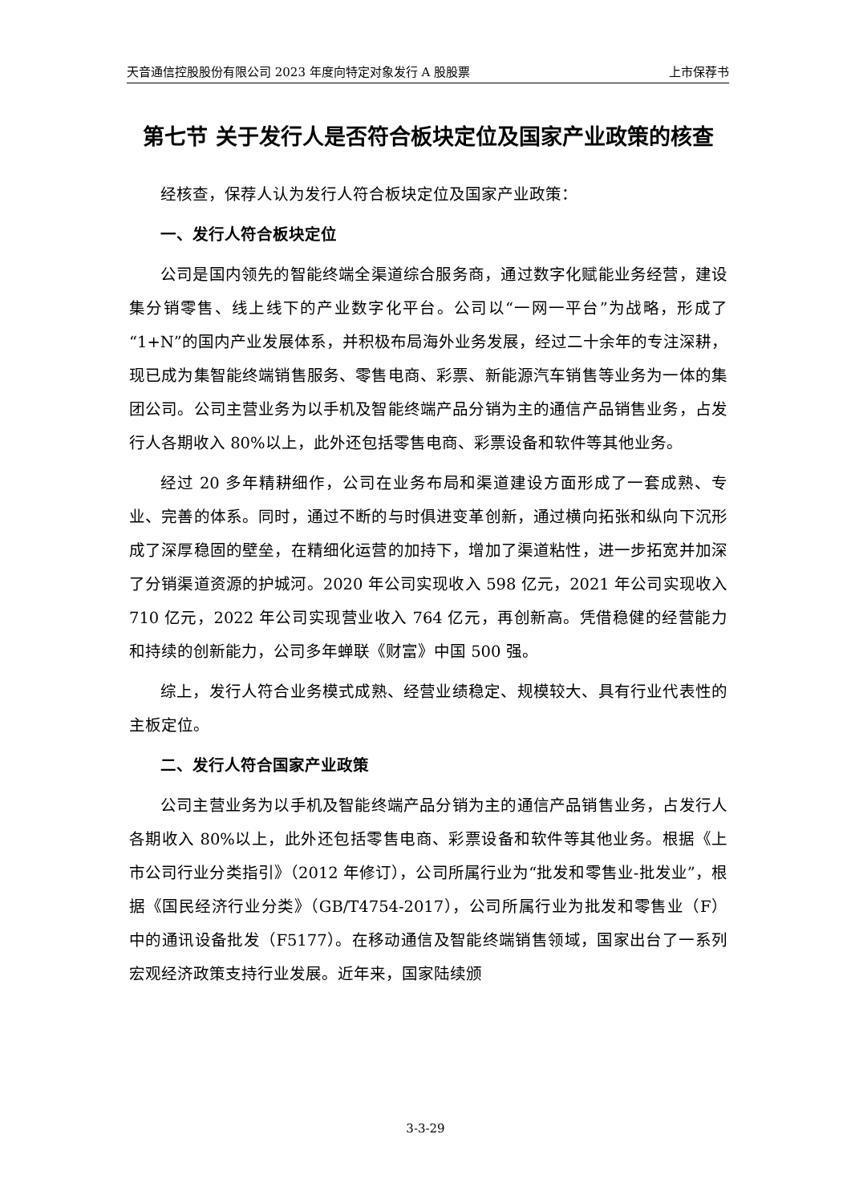天音通信控股股份有限公司 2023 年度向特定对象发行 A 股股票 上市保荐书
第七节 关于发行人是否符合板块定位及国家产业政策的核查
经核查，保荐人认为发行人符合板块定位及国家产业政策：
一、发行人符合板块定位
公司是国内领先的智能终端全渠道综合服务商，通过数字化赋能业务经营，建设集分销零售、线上线下的产业数字化平台。公司以“一网一平台”为战略，形成了“1+N”的国内产业发展体系，并积极布局海外业务发展，经过二十余年的专注深耕，现已成为集智能终端销售服务、零售电商、彩票、新能源汽车销售等业务为一体的集团公司。公司主营业务为以手机及智能终端产品分销为主的通信产品销售业务，占发行人各期收入 80%以上，此外还包括零售电商、彩票设备和软件等其他业务。
经过 20 多年精耕细作，公司在业务布局和渠道建设方面形成了一套成熟、专业、完善的体系。同时，通过不断的与时俱进变革创新，通过横向拓张和纵向下沉形成了深厚稳固的壁垒，在精细化运营的加持下，增加了渠道粘性，进一步拓宽并加深了分销渠道资源的护城河。2020 年公司实现收入 598 亿元，2021 年公司实现收入 710 亿元，2022 年公司实现营业收入 764 亿元，再创新高。凭借稳健的经营能力和持续的创新能力，公司多年蝉联《财富》中国 500 强。
综上，发行人符合业务模式成熟、经营业绩稳定、规模较大、具有行业代表性的主板定位。
二、发行人符合国家产业政策
公司主营业务为以手机及智能终端产品分销为主的通信产品销售业务，占发行人各期收入 80%以上，此外还包括零售电商、彩票设备和软件等其他业务。根据《上市公司行业分类指引》（2012 年修订），公司所属行业为“批发和零售业-批发业”，根据《国民经济行业分类》（GB/T4754-2017），公司所属行业为批发和零售业（F）中的通讯设备批发（F5177）。在移动通信及智能终端销售领域，国家出台了一系列宏观经济政策支持行业发展。近年来，国家陆续颁
3-3-29